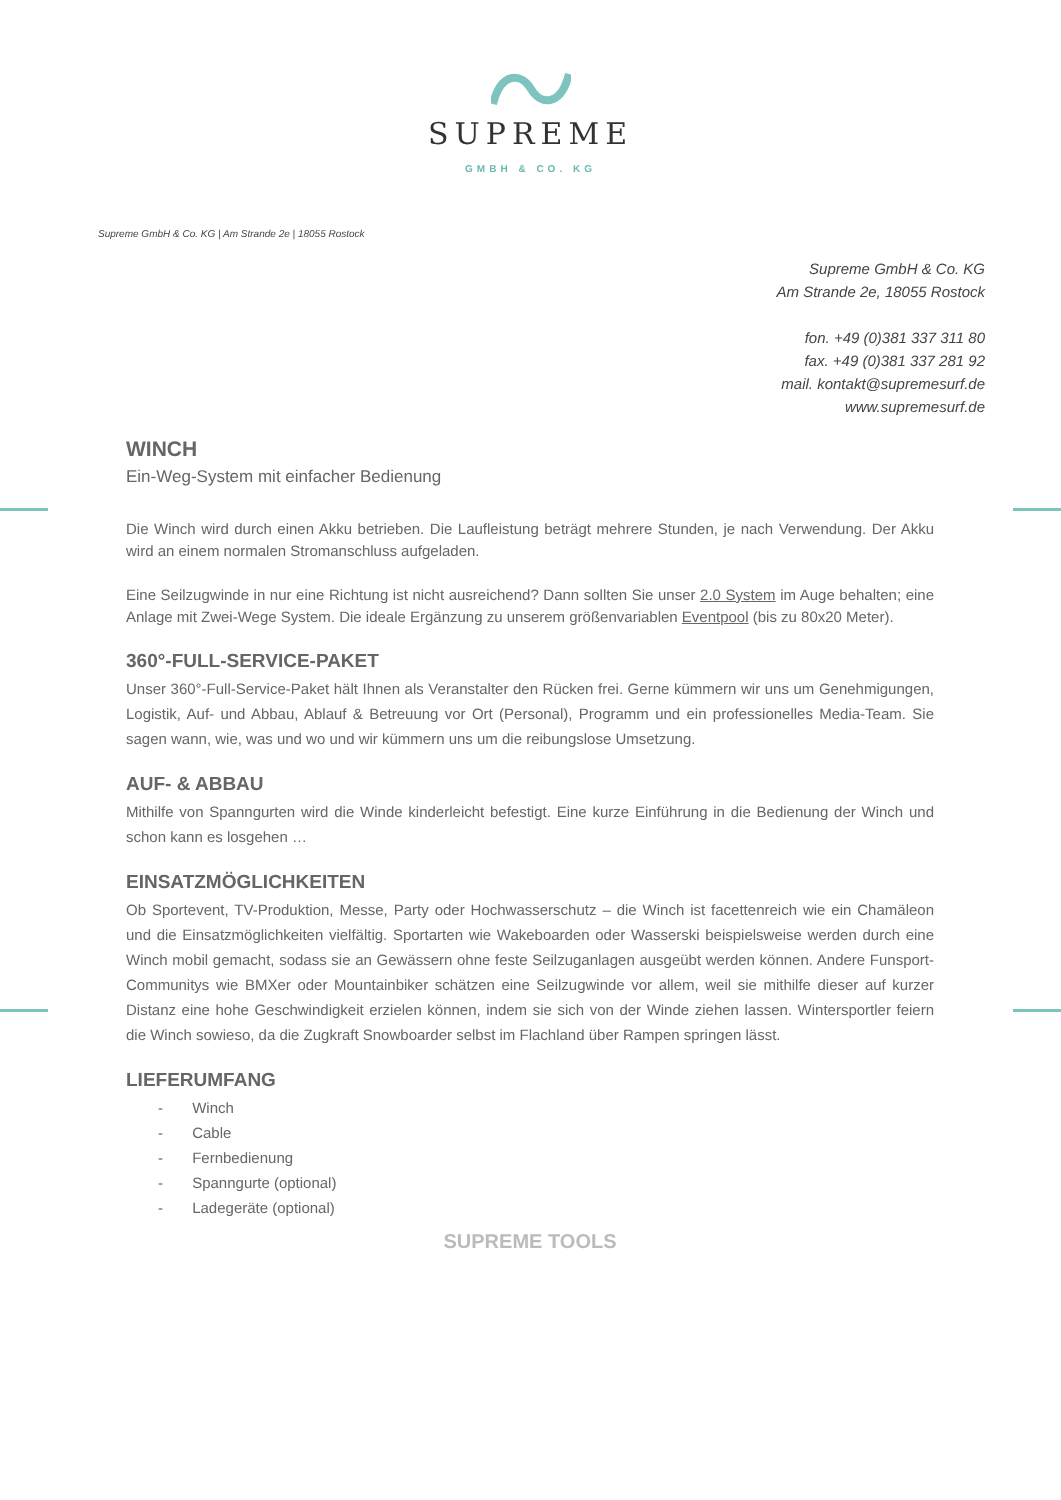SUPREME
GMBH & CO. KG
Supreme GmbH & Co. KG | Am Strande 2e | 18055 Rostock
Supreme GmbH & Co. KG
Am Strande 2e, 18055 Rostock
fon. +49 (0)381 337 311 80
fax. +49 (0)381 337 281 92
mail. kontakt@supremesurf.de
www.supremesurf.de
WINCH
Ein-Weg-System mit einfacher Bedienung
Die Winch wird durch einen Akku betrieben. Die Laufleistung beträgt mehrere Stunden, je nach Verwendung. Der Akku wird an einem normalen Stromanschluss aufgeladen.
Eine Seilzugwinde in nur eine Richtung ist nicht ausreichend? Dann sollten Sie unser 2.0 System im Auge behalten; eine Anlage mit Zwei-Wege System. Die ideale Ergänzung zu unserem größenvariablen Eventpool (bis zu 80x20 Meter).
360°-FULL-SERVICE-PAKET
Unser 360°-Full-Service-Paket hält Ihnen als Veranstalter den Rücken frei. Gerne kümmern wir uns um Genehmigungen, Logistik, Auf- und Abbau, Ablauf & Betreuung vor Ort (Personal), Programm und ein professionelles Media-Team. Sie sagen wann, wie, was und wo und wir kümmern uns um die reibungslose Umsetzung.
AUF- & ABBAU
Mithilfe von Spanngurten wird die Winde kinderleicht befestigt. Eine kurze Einführung in die Bedienung der Winch und schon kann es losgehen …
EINSATZMÖGLICHKEITEN
Ob Sportevent, TV-Produktion, Messe, Party oder Hochwasserschutz – die Winch ist facettenreich wie ein Chamäleon und die Einsatzmöglichkeiten vielfältig. Sportarten wie Wakeboarden oder Wasserski beispielsweise werden durch eine Winch mobil gemacht, sodass sie an Gewässern ohne feste Seilzuganlagen ausgeübt werden können. Andere Funsport-Communitys wie BMXer oder Mountainbiker schätzen eine Seilzugwinde vor allem, weil sie mithilfe dieser auf kurzer Distanz eine hohe Geschwindigkeit erzielen können, indem sie sich von der Winde ziehen lassen. Wintersportler feiern die Winch sowieso, da die Zugkraft Snowboarder selbst im Flachland über Rampen springen lässt.
LIEFERUMFANG
- Winch
- Cable
- Fernbedienung
- Spanngurte (optional)
- Ladegeräte (optional)
SUPREME TOOLS